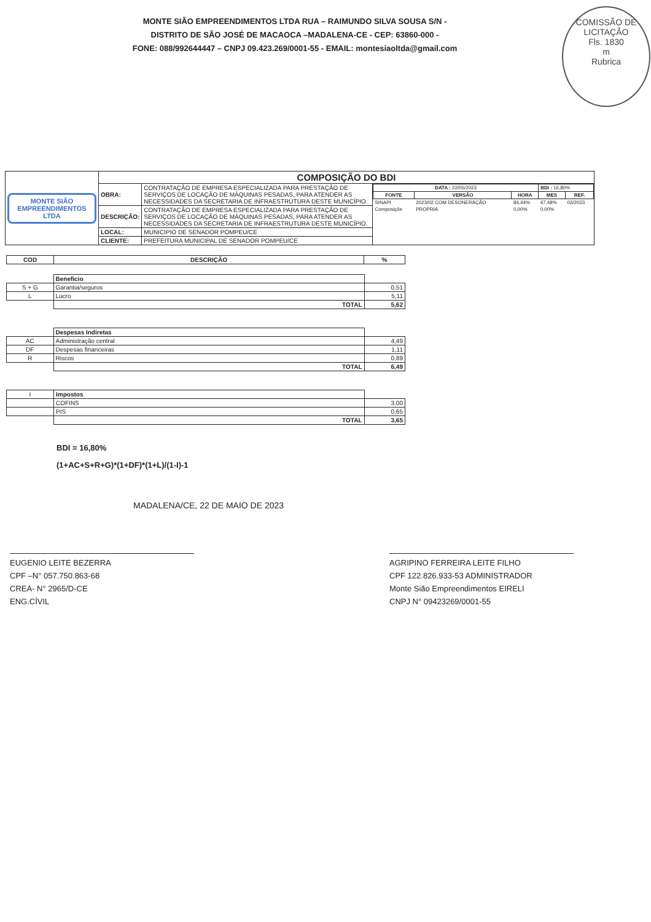MONTE SIÃO EMPREENDIMENTOS LTDA RUA – RAIMUNDO SILVA SOUSA S/N -
DISTRITO DE SÃO JOSÉ DE MACAOCA –MADALENA-CE - CEP: 63860-000 -
FONE: 088/992644447 – CNPJ 09.423.269/0001-55 - EMAIL: montesiaoltda@gmail.com
COMISSÃO DE LICITAÇÃO
Fls. 1830
m
Rubrica
| MONTE SIÃO EMPREENDIMENTOS LTDA | COMPOSIÇÃO DO BDI | | |
| | OBRA: | CONTRATAÇÃO DE EMPRESA ESPECIALIZADA PARA PRESTAÇÃO DE SERVIÇOS DE LOCAÇÃO DE MÁQUINAS PESADAS, PARA ATENDER AS NECESSIDADES DA SECRETARIA DE INFRAESTRUTURA DESTE MUNICÍPIO. | / DATA : 22/05/2023 / / / BDI : 16,80% / / / FONTE / VERSÃO / HORA / MES / REF. / / SINAPI / 2023/02 COM DESONERAÇÃO / 84,44% / 47,48% / 03/2023 / / Composiçõe / PROPRIA / 0,00% / 0,00% / / |
| | DESCRIÇÃO: | CONTRATAÇÃO DE EMPRESA ESPECIALIZADA PARA PRESTAÇÃO DE SERVIÇOS DE LOCAÇÃO DE MÁQUINAS PESADAS, PARA ATENDER AS NECESSIDADES DA SECRETARIA DE INFRAESTRUTURA DESTE MUNICÍPIO. | |
| | LOCAL: | MUNICIPIO DE SENADOR POMPEU/CE | |
| | CLIENTE: | PREFEITURA MUNICIPAL DE SENADOR POMPEU/CE | |
| COD | DESCRIÇÃO | % |
| --- | --- | --- |
| | Beneficio | |
| S + G | Garantia/seguros | 0,51 |
| L | Lucro | 5,11 |
| | TOTAL | 5,62 |
| | Despesas Indiretas | |
| AC | Administração central | 4,49 |
| DF | Despesas financeiras | 1,11 |
| R | Riscos | 0,89 |
| | TOTAL | 6,49 |
| I | Impostos | |
| | COFINS | 3,00 |
| | PIS | 0,65 |
| | TOTAL | 3,65 |
BDI = 16,80%
(1+AC+S+R+G)*(1+DF)*(1+L)/(1-I)-1
MADALENA/CE, 22 DE MAIO DE 2023
EUGENIO LEITE BEZERRA
CPF –N° 057.750.863-68
CREA- N° 2965/D-CE
ENG.CÍVIL
AGRIPINO FERREIRA LEITE FILHO
CPF 122.826.933-53 ADMINISTRADOR
Monte Sião Empreendimentos EIRELI
CNPJ N° 09423269/0001-55